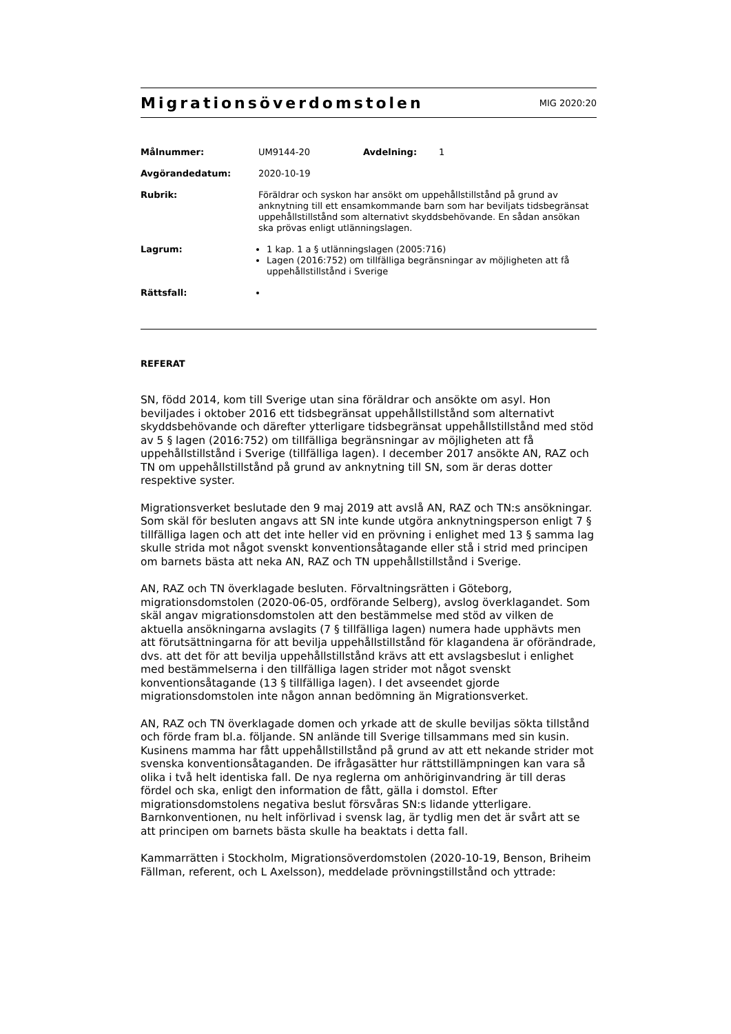Migrationsöverdomstolen
MIG 2020:20
Målnummer:
UM9144-20 Avdelning: 1
Avgörandedatum:
2020-10-19
Rubrik:
Föräldrar och syskon har ansökt om uppehållstillstånd på grund av anknytning till ett ensamkommande barn som har beviljats tidsbegränsat uppehållstillstånd som alternativt skyddsbehövande. En sådan ansökan ska prövas enligt utlänningslagen.
Lagrum:
1 kap. 1 a § utlänningslagen (2005:716)
Lagen (2016:752) om tillfälliga begränsningar av möjligheten att få uppehållstillstånd i Sverige
Rättsfall:
REFERAT
SN, född 2014, kom till Sverige utan sina föräldrar och ansökte om asyl. Hon beviljades i oktober 2016 ett tidsbegränsat uppehållstillstånd som alternativt skyddsbehövande och därefter ytterligare tidsbegränsat uppehållstillstånd med stöd av 5 § lagen (2016:752) om tillfälliga begränsningar av möjligheten att få uppehållstillstånd i Sverige (tillfälliga lagen). I december 2017 ansökte AN, RAZ och TN om uppehållstillstånd på grund av anknytning till SN, som är deras dotter respektive syster.
Migrationsverket beslutade den 9 maj 2019 att avslå AN, RAZ och TN:s ansökningar. Som skäl för besluten angavs att SN inte kunde utgöra anknytningsperson enligt 7 § tillfälliga lagen och att det inte heller vid en prövning i enlighet med 13 § samma lag skulle strida mot något svenskt konventionsåtagande eller stå i strid med principen om barnets bästa att neka AN, RAZ och TN uppehållstillstånd i Sverige.
AN, RAZ och TN överklagade besluten. Förvaltningsrätten i Göteborg, migrationsdomstolen (2020-06-05, ordförande Selberg), avslog överklagandet. Som skäl angav migrationsdomstolen att den bestämmelse med stöd av vilken de aktuella ansökningarna avslagits (7 § tillfälliga lagen) numera hade upphävts men att förutsättningarna för att bevilja uppehållstillstånd för klagandena är oförändrade, dvs. att det för att bevilja uppehållstillstånd krävs att ett avslagsbeslut i enlighet med bestämmelserna i den tillfälliga lagen strider mot något svenskt konventionsåtagande (13 § tillfälliga lagen). I det avseendet gjorde migrationsdomstolen inte någon annan bedömning än Migrationsverket.
AN, RAZ och TN överklagade domen och yrkade att de skulle beviljas sökta tillstånd och förde fram bl.a. följande. SN anlände till Sverige tillsammans med sin kusin. Kusinens mamma har fått uppehållstillstånd på grund av att ett nekande strider mot svenska konventionsåtaganden. De ifrågasätter hur rättstillämpningen kan vara så olika i två helt identiska fall. De nya reglerna om anhöriginvandring är till deras fördel och ska, enligt den information de fått, gälla i domstol. Efter migrationsdomstolens negativa beslut försvåras SN:s lidande ytterligare. Barnkonventionen, nu helt införlivad i svensk lag, är tydlig men det är svårt att se att principen om barnets bästa skulle ha beaktats i detta fall.
Kammarrätten i Stockholm, Migrationsöverdomstolen (2020-10-19, Benson, Briheim Fällman, referent, och L Axelsson), meddelade prövningstillstånd och yttrade: